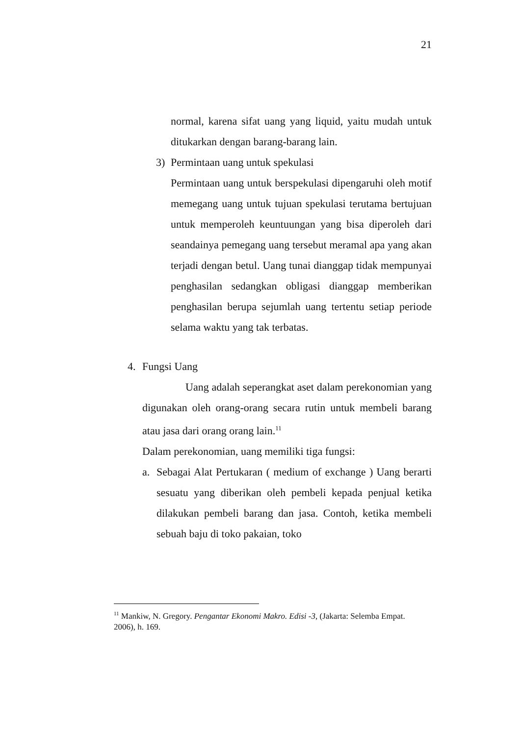21
normal, karena sifat uang yang liquid, yaitu mudah untuk ditukarkan dengan barang-barang lain.
3) Permintaan uang untuk spekulasi
Permintaan uang untuk berspekulasi dipengaruhi oleh motif memegang uang untuk tujuan spekulasi terutama bertujuan untuk memperoleh keuntuungan yang bisa diperoleh dari seandainya pemegang uang tersebut meramal apa yang akan terjadi dengan betul. Uang tunai dianggap tidak mempunyai penghasilan sedangkan obligasi dianggap memberikan penghasilan berupa sejumlah uang tertentu setiap periode selama waktu yang tak terbatas.
4. Fungsi Uang
Uang adalah seperangkat aset dalam perekonomian yang digunakan oleh orang-orang secara rutin untuk membeli barang atau jasa dari orang orang lain.<sup>11</sup>
Dalam perekonomian, uang memiliki tiga fungsi:
a. Sebagai Alat Pertukaran ( medium of exchange ) Uang berarti sesuatu yang diberikan oleh pembeli kepada penjual ketika dilakukan pembeli barang dan jasa. Contoh, ketika membeli sebuah baju di toko pakaian, toko
<sup>11</sup> Mankiw, N. Gregory. Pengantar Ekonomi Makro. Edisi -3, (Jakarta: Selemba Empat. 2006), h. 169.